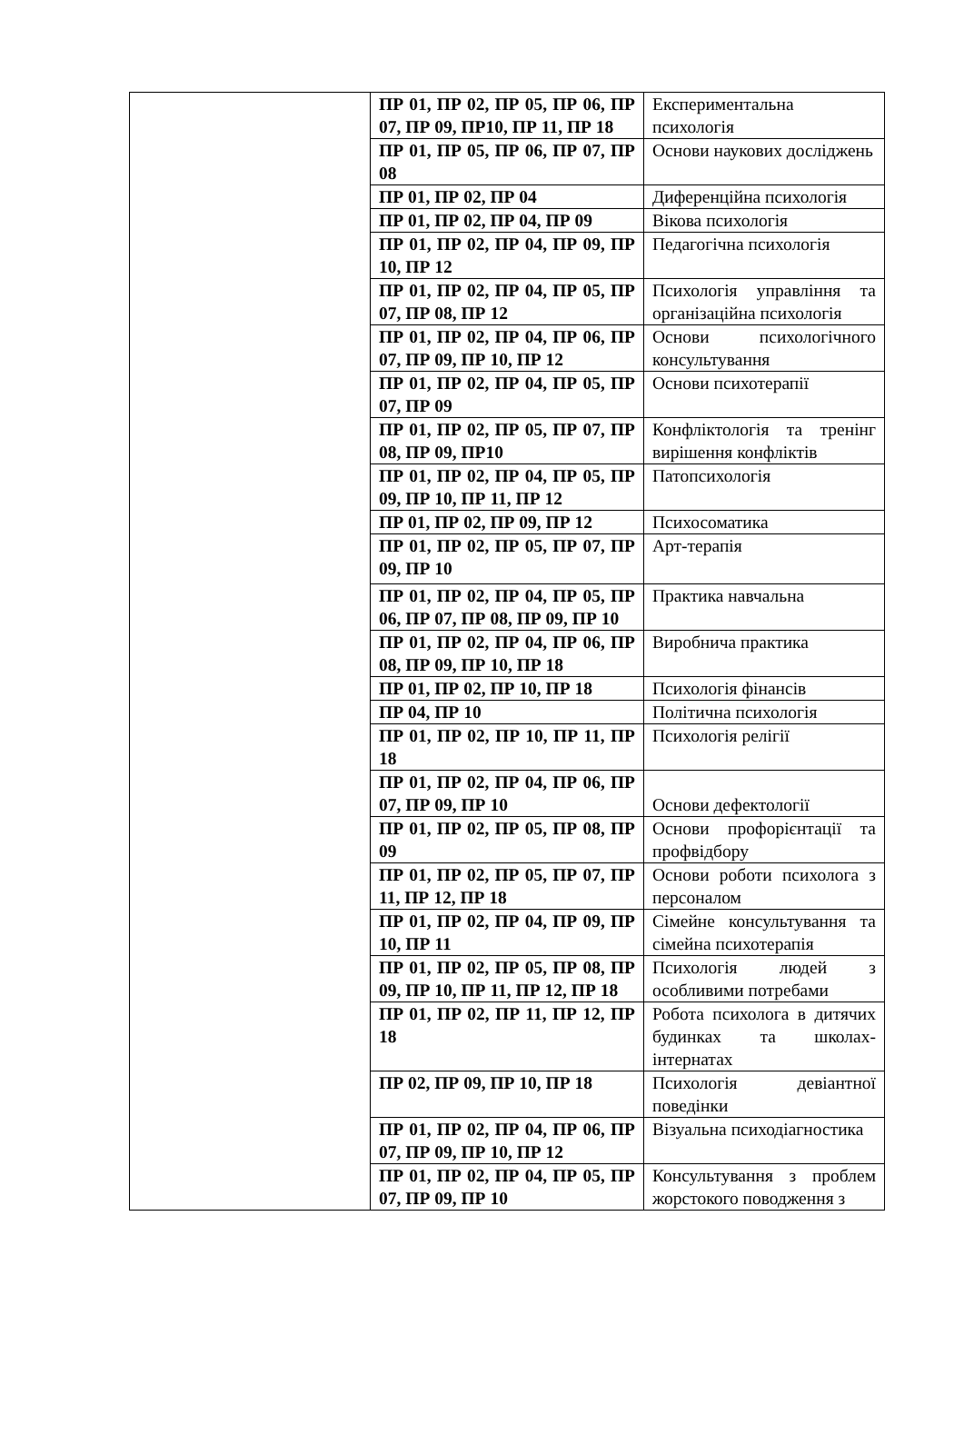| | ПР 01, ПР 02, ПР 05, ПР 06, ПР 07, ПР 09, ПР10, ПР 11, ПР 18 | Експериментальна психологія |
| | ПР 01, ПР 05, ПР 06, ПР 07, ПР 08 | Основи наукових досліджень |
| | ПР 01, ПР 02, ПР 04 | Диференційна психологія |
| | ПР 01, ПР 02, ПР 04, ПР 09 | Вікова психологія |
| | ПР 01, ПР 02, ПР 04, ПР 09, ПР 10, ПР 12 | Педагогічна психологія |
| | ПР 01, ПР 02, ПР 04, ПР 05, ПР 07, ПР 08, ПР 12 | Психологія управління та організаційна психологія |
| | ПР 01, ПР 02, ПР 04, ПР 06, ПР 07, ПР 09, ПР 10, ПР 12 | Основи психологічного консультування |
| | ПР 01, ПР 02, ПР 04, ПР 05, ПР 07, ПР 09 | Основи психотерапії |
| | ПР 01, ПР 02, ПР 05, ПР 07, ПР 08, ПР 09, ПР10 | Конфліктологія та тренінг вирішення конфліктів |
| | ПР 01, ПР 02, ПР 04, ПР 05, ПР 09, ПР 10, ПР 11, ПР 12 | Патопсихологія |
| | ПР 01, ПР 02, ПР 09, ПР 12 | Психосоматика |
| | ПР 01, ПР 02, ПР 05, ПР 07, ПР 09, ПР 10 | Арт-терапія |
| | ПР 01, ПР 02, ПР 04, ПР 05, ПР 06, ПР 07, ПР 08, ПР 09, ПР 10 | Практика навчальна |
| | ПР 01, ПР 02, ПР 04, ПР 06, ПР 08, ПР 09, ПР 10, ПР 18 | Виробнича практика |
| | ПР 01, ПР 02, ПР 10, ПР 18 | Психологія фінансів |
| | ПР 04, ПР 10 | Політична психологія |
| | ПР 01, ПР 02, ПР 10, ПР 11, ПР 18 | Психологія релігії |
| | ПР 01, ПР 02, ПР 04, ПР 06, ПР 07, ПР 09, ПР 10 | Основи дефектології |
| | ПР 01, ПР 02, ПР 05, ПР 08, ПР 09 | Основи профорієнтації та профвідбору |
| | ПР 01, ПР 02, ПР 05, ПР 07, ПР 11, ПР 12, ПР 18 | Основи роботи психолога з персоналом |
| | ПР 01, ПР 02, ПР 04, ПР 09, ПР 10, ПР 11 | Сімейне консультування та сімейна психотерапія |
| | ПР 01, ПР 02, ПР 05, ПР 08, ПР 09, ПР 10, ПР 11, ПР 12, ПР 18 | Психологія людей з особливими потребами |
| | ПР 01, ПР 02, ПР 11, ПР 12, ПР 18 | Робота психолога в дитячих будинках та школах-інтернатах |
| | ПР 02, ПР 09, ПР 10, ПР 18 | Психологія девіантної поведінки |
| | ПР 01, ПР 02, ПР 04, ПР 06, ПР 07, ПР 09, ПР 10, ПР 12 | Візуальна психодіагностика |
| | ПР 01, ПР 02, ПР 04, ПР 05, ПР 07, ПР 09, ПР 10 | Консультування з проблем жорстокого поводження з |